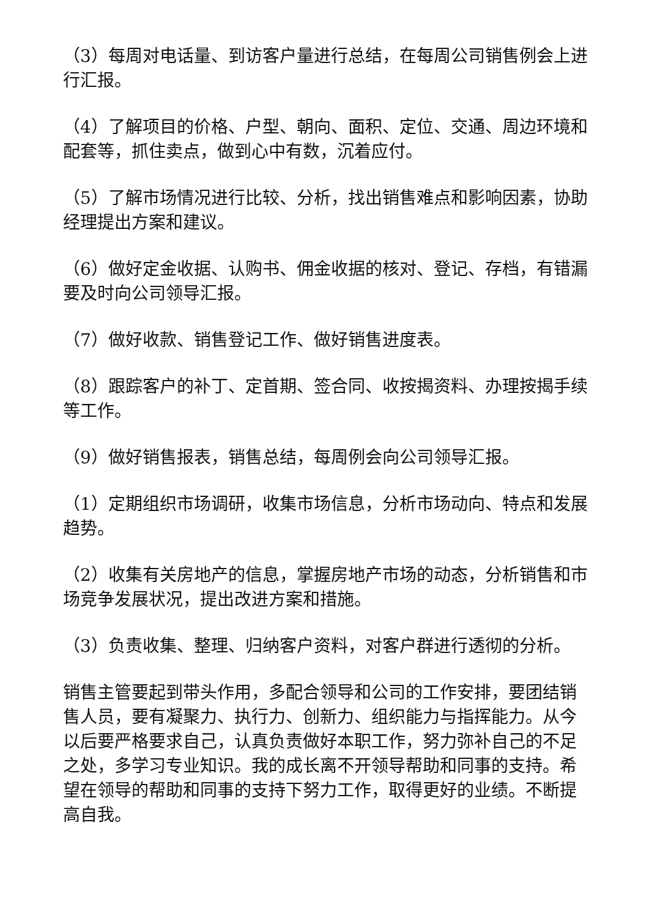（3）每周对电话量、到访客户量进行总结，在每周公司销售例会上进行汇报。
（4）了解项目的价格、户型、朝向、面积、定位、交通、周边环境和配套等，抓住卖点，做到心中有数，沉着应付。
（5）了解市场情况进行比较、分析，找出销售难点和影响因素，协助经理提出方案和建议。
（6）做好定金收据、认购书、佣金收据的核对、登记、存档，有错漏要及时向公司领导汇报。
（7）做好收款、销售登记工作、做好销售进度表。
（8）跟踪客户的补丁、定首期、签合同、收按揭资料、办理按揭手续等工作。
（9）做好销售报表，销售总结，每周例会向公司领导汇报。
（1）定期组织市场调研，收集市场信息，分析市场动向、特点和发展趋势。
（2）收集有关房地产的信息，掌握房地产市场的动态，分析销售和市场竞争发展状况，提出改进方案和措施。
（3）负责收集、整理、归纳客户资料，对客户群进行透彻的分析。
销售主管要起到带头作用，多配合领导和公司的工作安排，要团结销售人员，要有凝聚力、执行力、创新力、组织能力与指挥能力。从今以后要严格要求自己，认真负责做好本职工作，努力弥补自己的不足之处，多学习专业知识。我的成长离不开领导帮助和同事的支持。希望在领导的帮助和同事的支持下努力工作，取得更好的业绩。不断提高自我。